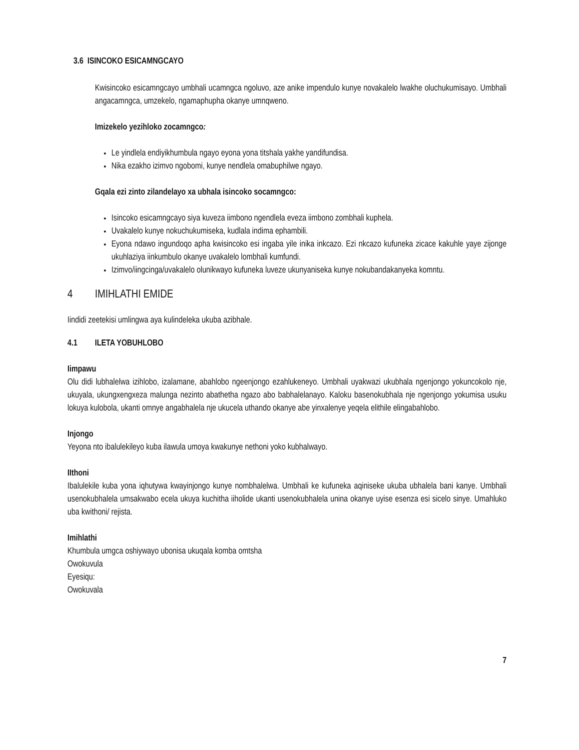3.6 ISINCOKO ESICAMNGCAYO
Kwisincoko esicamngcayo umbhali ucamngca ngoluvo, aze anike impendulo kunye novakalelo lwakhe oluchukumisayo. Umbhali angacamngca, umzekelo, ngamaphupha okanye umnqweno.
Imizekelo yezihloko zocamngco:
Le yindlela endiyikhumbula ngayo eyona yona titshala yakhe yandifundisa.
Nika ezakho izimvo ngobomi, kunye nendlela omabuphilwe ngayo.
Gqala ezi zinto zilandelayo xa ubhala isincoko socamngco:
Isincoko esicamngcayo siya kuveza iimbono ngendlela eveza iimbono zombhali kuphela.
Uvakalelo kunye nokuchukumiseka, kudlala indima ephambili.
Eyona ndawo ingundoqo apha kwisincoko esi ingaba yile inika inkcazo. Ezi nkcazo kufuneka zicace kakuhle yaye zijonge ukuhlaziya iinkumbulo okanye uvakalelo lombhali kumfundi.
Izimvo/iingcinga/uvakalelo olunikwayo kufuneka luveze ukunyaniseka kunye nokubandakanyeka komntu.
4 IMIHLATHI EMIDE
Iindidi zeetekisi umlingwa aya kulindeleka ukuba azibhale.
4.1 ILETA YOBUHLOBO
Iimpawu
Olu didi lubhalelwa izihlobo, izalamane, abahlobo ngeenjongo ezahlukeneyo. Umbhali uyakwazi ukubhala ngenjongo yokuncokolo nje, ukuyala, ukungxengxeza malunga nezinto abathetha ngazo abo babhalelanayo. Kaloku basenokubhala nje ngenjongo yokumisa usuku lokuya kulobola, ukanti omnye angabhalela nje ukucela uthando okanye abe yinxalenye yeqela elithile elingabahlobo.
Injongo
Yeyona nto ibalulekileyo kuba ilawula umoya kwakunye nethoni yoko kubhalwayo.
IIthoni
Ibalulekile kuba yona iqhutywa kwayinjongo kunye nombhalelwa. Umbhali ke kufuneka aqiniseke ukuba ubhalela bani kanye. Umbhali usenokubhalela umsakwabo ecela ukuya kuchitha iiholide ukanti usenokubhalela unina okanye uyise esenza esi sicelo sinye. Umahluko uba kwithoni/ rejista.
Imihlathi
Khumbula umgca oshiywayo ubonisa ukuqala komba omtsha
Owokuvula
Eyesiqu:
Owokuvala
7